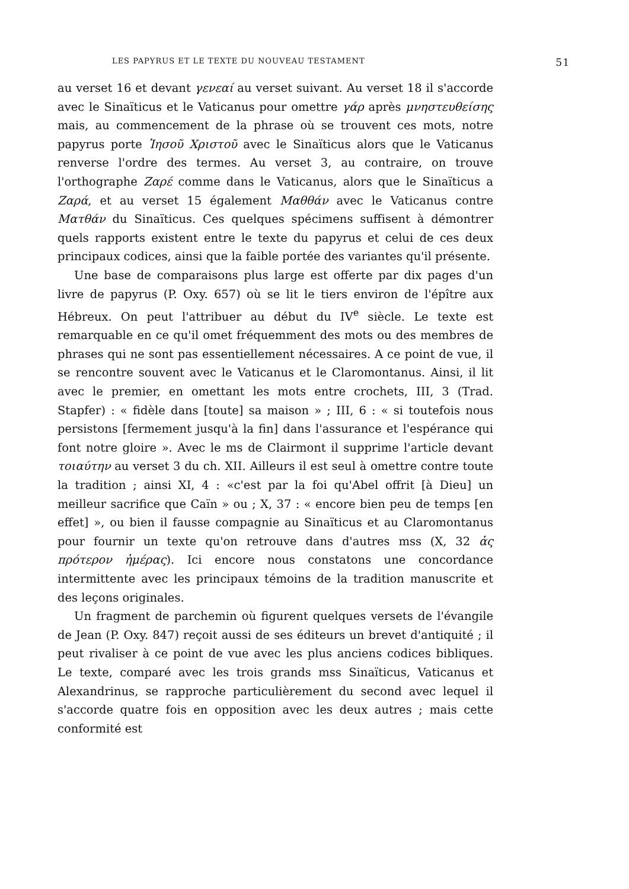LES PAPYRUS ET LE TEXTE DU NOUVEAU TESTAMENT 51
au verset 16 et devant γενεαί au verset suivant. Au verset 18 il s'accorde avec le Sinaïticus et le Vaticanus pour omettre γάρ après μνηστευθείσης mais, au commencement de la phrase où se trouvent ces mots, notre papyrus porte Ἰησοῦ Χριστοῦ avec le Sinaïticus alors que le Vaticanus renverse l'ordre des termes. Au verset 3, au contraire, on trouve l'orthographe Ζαρέ comme dans le Vaticanus, alors que le Sinaïticus a Ζαρά, et au verset 15 également Μαθθάν avec le Vaticanus contre Ματθάν du Sinaïticus. Ces quelques spécimens suffisent à démontrer quels rapports existent entre le texte du papyrus et celui de ces deux principaux codices, ainsi que la faible portée des variantes qu'il présente.
Une base de comparaisons plus large est offerte par dix pages d'un livre de papyrus (P. Oxy. 657) où se lit le tiers environ de l'épître aux Hébreux. On peut l'attribuer au début du IV<sup>e</sup> siècle. Le texte est remarquable en ce qu'il omet fréquemment des mots ou des membres de phrases qui ne sont pas essentiellement nécessaires. A ce point de vue, il se rencontre souvent avec le Vaticanus et le Claromontanus. Ainsi, il lit avec le premier, en omettant les mots entre crochets, III, 3 (Trad. Stapfer) : « fidèle dans [toute] sa maison » ; III, 6 : « si toutefois nous persistons [fermement jusqu'à la fin] dans l'assurance et l'espérance qui font notre gloire ». Avec le ms de Clairmont il supprime l'article devant τοιαύτην au verset 3 du ch. XII. Ailleurs il est seul à omettre contre toute la tradition ; ainsi XI, 4 : «c'est par la foi qu'Abel offrit [à Dieu] un meilleur sacrifice que Caïn » ou ; X, 37 : « encore bien peu de temps [en effet] », ou bien il fausse compagnie au Sinaïticus et au Claromontanus pour fournir un texte qu'on retrouve dans d'autres mss (X, 32 ἁς πρότερον ἡμέρας). Ici encore nous constatons une concordance intermittente avec les principaux témoins de la tradition manuscrite et des leçons originales.
Un fragment de parchemin où figurent quelques versets de l'évangile de Jean (P. Oxy. 847) reçoit aussi de ses éditeurs un brevet d'antiquité ; il peut rivaliser à ce point de vue avec les plus anciens codices bibliques. Le texte, comparé avec les trois grands mss Sinaïticus, Vaticanus et Alexandrinus, se rapproche particulièrement du second avec lequel il s'accorde quatre fois en opposition avec les deux autres ; mais cette conformité est